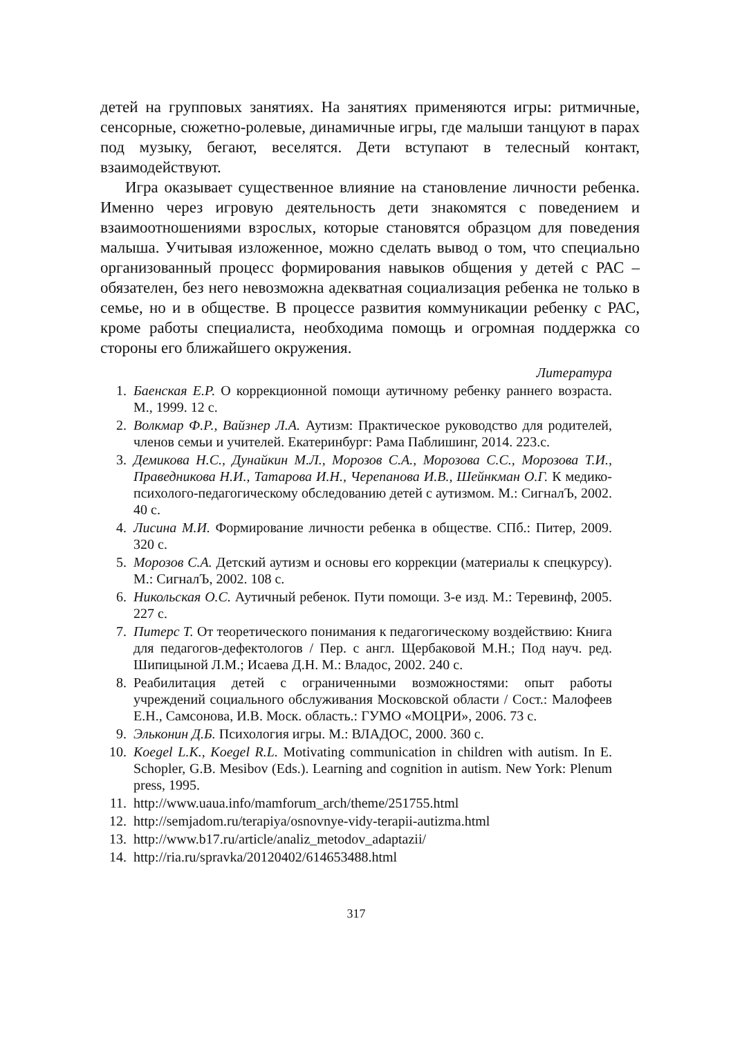детей на групповых занятиях. На занятиях применяются игры: ритмичные, сенсорные, сюжетно-ролевые, динамичные игры, где малыши танцуют в парах под музыку, бегают, веселятся. Дети вступают в телесный контакт, взаимодействуют.
Игра оказывает существенное влияние на становление личности ребенка. Именно через игровую деятельность дети знакомятся с поведением и взаимоотношениями взрослых, которые становятся образцом для поведения малыша. Учитывая изложенное, можно сделать вывод о том, что специально организованный процесс формирования навыков общения у детей с РАС – обязателен, без него невозможна адекватная социализация ребенка не только в семье, но и в обществе. В процессе развития коммуникации ребенку с РАС, кроме работы специалиста, необходима помощь и огромная поддержка со стороны его ближайшего окружения.
Литература
1. Баенская Е.Р. О коррекционной помощи аутичному ребенку раннего возраста. М., 1999. 12 с.
2. Волкмар Ф.Р., Вайзнер Л.А. Аутизм: Практическое руководство для родителей, членов семьи и учителей. Екатеринбург: Рама Паблишинг, 2014. 223.с.
3. Демикова Н.С., Дунайкин М.Л., Морозов С.А., Морозова С.С., Морозова Т.И., Праведникова Н.И., Татарова И.Н., Черепанова И.В., Шейнкман О.Г. К медико-психолого-педагогическому обследованию детей с аутизмом. М.: СигналЪ, 2002. 40 с.
4. Лисина М.И. Формирование личности ребенка в обществе. СПб.: Питер, 2009. 320 с.
5. Морозов С.А. Детский аутизм и основы его коррекции (материалы к спецкурсу). М.: СигналЪ, 2002. 108 с.
6. Никольская О.С. Аутичный ребенок. Пути помощи. 3-е изд. М.: Теревинф, 2005. 227 с.
7. Питерс Т. От теоретического понимания к педагогическому воздействию: Книга для педагогов-дефектологов / Пер. с англ. Щербаковой М.Н.; Под науч. ред. Шипицыной Л.М.; Исаева Д.Н. М.: Владос, 2002. 240 с.
8. Реабилитация детей с ограниченными возможностями: опыт работы учреждений социального обслуживания Московской области / Сост.: Малофеев Е.Н., Самсонова, И.В. Моск. область.: ГУМО «МОЦРИ», 2006. 73 с.
9. Эльконин Д.Б. Психология игры. М.: ВЛАДОС, 2000. 360 с.
10. Koegel L.K., Koegel R.L. Motivating communication in children with autism. In E. Schopler, G.B. Mesibov (Eds.). Learning and cognition in autism. New York: Plenum press, 1995.
11. http://www.uaua.info/mamforum_arch/theme/251755.html
12. http://semjadom.ru/terapiya/osnovnye-vidy-terapii-autizma.html
13. http://www.b17.ru/article/analiz_metodov_adaptazii/
14. http://ria.ru/spravka/20120402/614653488.html
317